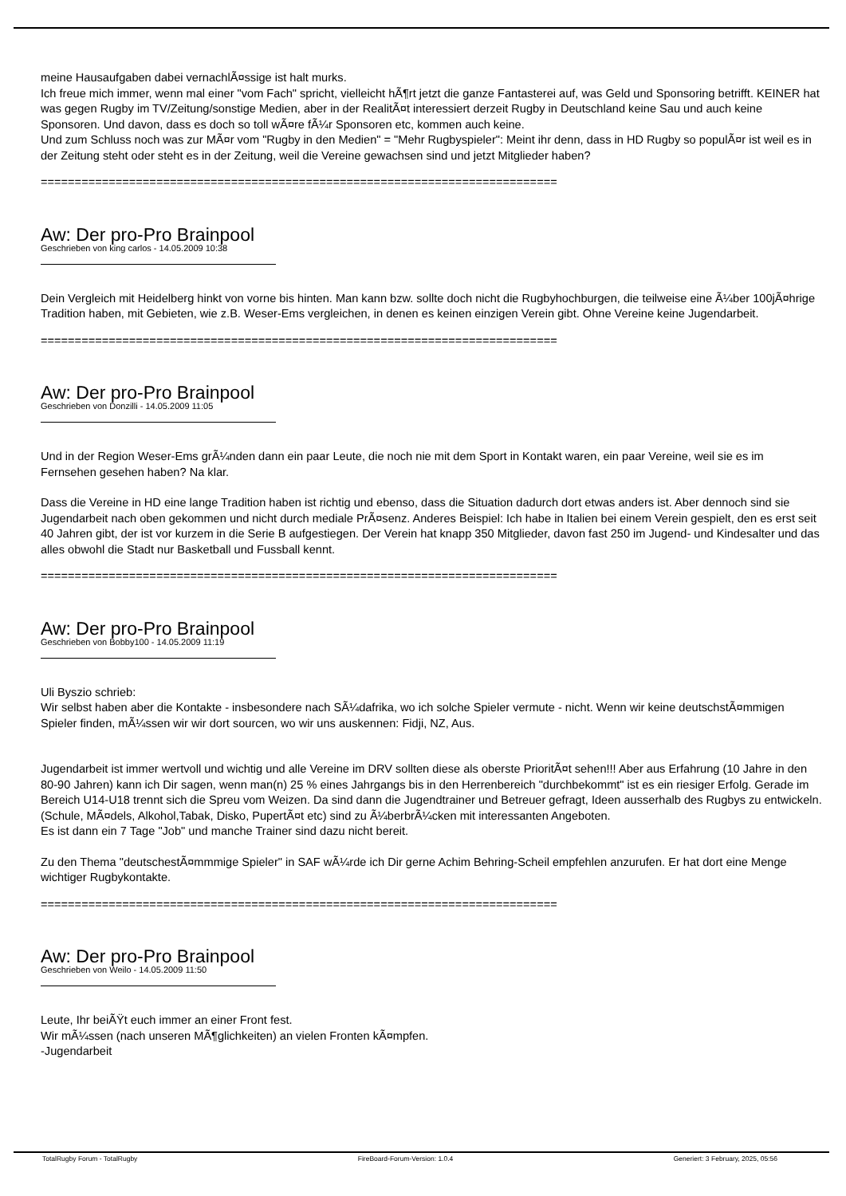meine Hausaufgaben dabei vernachlÃ¤ssige ist halt murks.
Ich freue mich immer, wenn mal einer "vom Fach" spricht, vielleicht hÃ¶rt jetzt die ganze Fantasterei auf, was Geld und Sponsoring betrifft. KEINER hat was gegen Rugby im TV/Zeitung/sonstige Medien, aber in der RealitÃ¤t interessiert derzeit Rugby in Deutschland keine Sau und auch keine Sponsoren. Und davon, dass es doch so toll wÃ¤re fÃ¼r Sponsoren etc, kommen auch keine.
Und zum Schluss noch was zur MÃ¤r vom "Rugby in den Medien" = "Mehr Rugbyspieler": Meint ihr denn, dass in HD Rugby so populÃ¤r ist weil es in der Zeitung steht oder steht es in der Zeitung, weil die Vereine gewachsen sind und jetzt Mitglieder haben?
============================================================================
Aw: Der pro-Pro Brainpool
Geschrieben von king carlos - 14.05.2009 10:38
Dein Vergleich mit Heidelberg hinkt von vorne bis hinten. Man kann bzw. sollte doch nicht die Rugbyhochburgen, die teilweise eine Ã¼ber 100jÃ¤hrige Tradition haben, mit Gebieten, wie z.B. Weser-Ems vergleichen, in denen es keinen einzigen Verein gibt. Ohne Vereine keine Jugendarbeit.
============================================================================
Aw: Der pro-Pro Brainpool
Geschrieben von Donzilli - 14.05.2009 11:05
Und in der Region Weser-Ems grÃ¼nden dann ein paar Leute, die noch nie mit dem Sport in Kontakt waren, ein paar Vereine, weil sie es im Fernsehen gesehen haben? Na klar.
Dass die Vereine in HD eine lange Tradition haben ist richtig und ebenso, dass die Situation dadurch dort etwas anders ist. Aber dennoch sind sie Jugendarbeit nach oben gekommen und nicht durch mediale PrÃ¤senz. Anderes Beispiel: Ich habe in Italien bei einem Verein gespielt, den es erst seit 40 Jahren gibt, der ist vor kurzem in die Serie B aufgestiegen. Der Verein hat knapp 350 Mitglieder, davon fast 250 im Jugend- und Kindesalter und das alles obwohl die Stadt nur Basketball und Fussball kennt.
============================================================================
Aw: Der pro-Pro Brainpool
Geschrieben von Bobby100 - 14.05.2009 11:19
Uli Byszio schrieb:
Wir selbst haben aber die Kontakte - insbesondere nach SÃ¼dafrika, wo ich solche Spieler vermute - nicht. Wenn wir keine deutschstÃ¤mmigen Spieler finden, mÃ¼ssen wir wir dort sourcen, wo wir uns auskennen: Fidji, NZ, Aus.
Jugendarbeit ist immer wertvoll und wichtig und alle Vereine im DRV sollten diese als oberste PrioritÃ¤t sehen!!! Aber aus Erfahrung (10 Jahre in den 80-90 Jahren) kann ich Dir sagen, wenn man(n) 25 % eines Jahrgangs bis in den Herrenbereich "durchbekommt" ist es ein riesiger Erfolg. Gerade im Bereich U14-U18 trennt sich die Spreu vom Weizen. Da sind dann die Jugendtrainer und Betreuer gefragt, Ideen ausserhalb des Rugbys zu entwickeln.(Schule, MÃ¤dels, Alkohol,Tabak, Disko, PupertÃ¤t etc) sind zu Ã¼berbrÃ¼cken mit interessanten Angeboten.
Es ist dann ein 7 Tage "Job" und manche Trainer sind dazu nicht bereit.
Zu den Thema "deutschestÃ¤mmmige Spieler" in SAF wÃ¼rde ich Dir gerne Achim Behring-Scheil empfehlen anzurufen. Er hat dort eine Menge wichtiger Rugbykontakte.
============================================================================
Aw: Der pro-Pro Brainpool
Geschrieben von Weilo - 14.05.2009 11:50
Leute, Ihr beiÃŸt euch immer an einer Front fest.
Wir mÃ¼ssen (nach unseren MÃ¶glichkeiten) an vielen Fronten kÃ¤mpfen.
-Jugendarbeit
TotalRugby Forum - TotalRugby FireBoard-Forum-Version: 1.0.4 Generiert: 3 February, 2025, 05:56